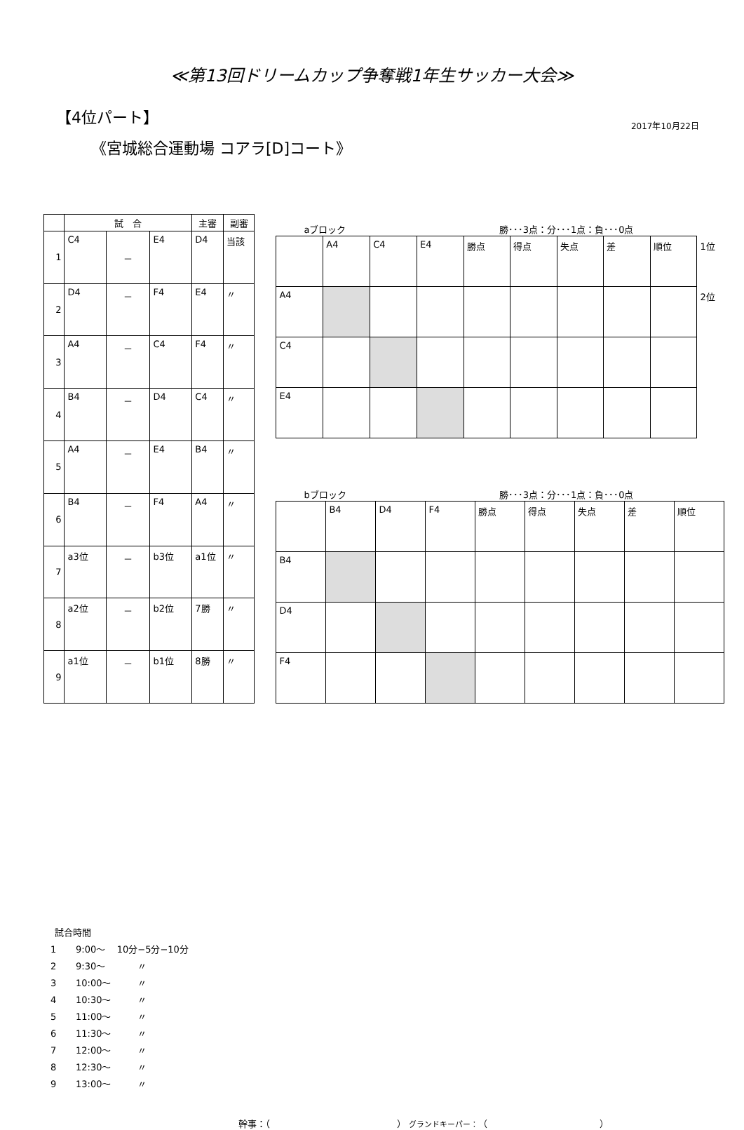≪第13回ドリームカップ争奪戦1年生サッカー大会≫
【4位パート】
2017年10月22日
《宮城総合運動場 コアラ[D]コート》
| | 試 合 | | | 主審 | 副審 |
| --- | --- | --- | --- | --- | --- |
| 1 | C4 | － | E4 | D4 | 当該 |
| 2 | D4 | － | F4 | E4 | 〃 |
| 3 | A4 | － | C4 | F4 | 〃 |
| 4 | B4 | － | D4 | C4 | 〃 |
| 5 | A4 | － | E4 | B4 | 〃 |
| 6 | B4 | － | F4 | A4 | 〃 |
| 7 | a3位 | － | b3位 | a1位 | 〃 |
| 8 | a2位 | － | b2位 | 7勝 | 〃 |
| 9 | a1位 | － | b1位 | 8勝 | 〃 |
aブロック 勝･･･3点：分･･･1点：負･･･0点
| | A4 | C4 | E4 | 勝点 | 得点 | 失点 | 差 | 順位 | 1位 |
| A4 | | | | | | | | | 2位 |
| C4 | | | | | | | | | |
| E4 | | | | | | | | | |
bブロック 勝･･･3点：分･･･1点：負･･･0点
| | B4 | D4 | F4 | 勝点 | 得点 | 失点 | 差 | 順位 |
| B4 | | | | | | | | |
| D4 | | | | | | | | |
| F4 | | | | | | | | |
試合時間
1 9:00～ 10分−5分−10分
2 9:30～ 〃
3 10:00～ 〃
4 10:30～ 〃
5 11:00～ 〃
6 11:30～ 〃
7 12:00～ 〃
8 12:30～ 〃
9 13:00～ 〃
幹事：（ ） グランドキーパー：（ ）